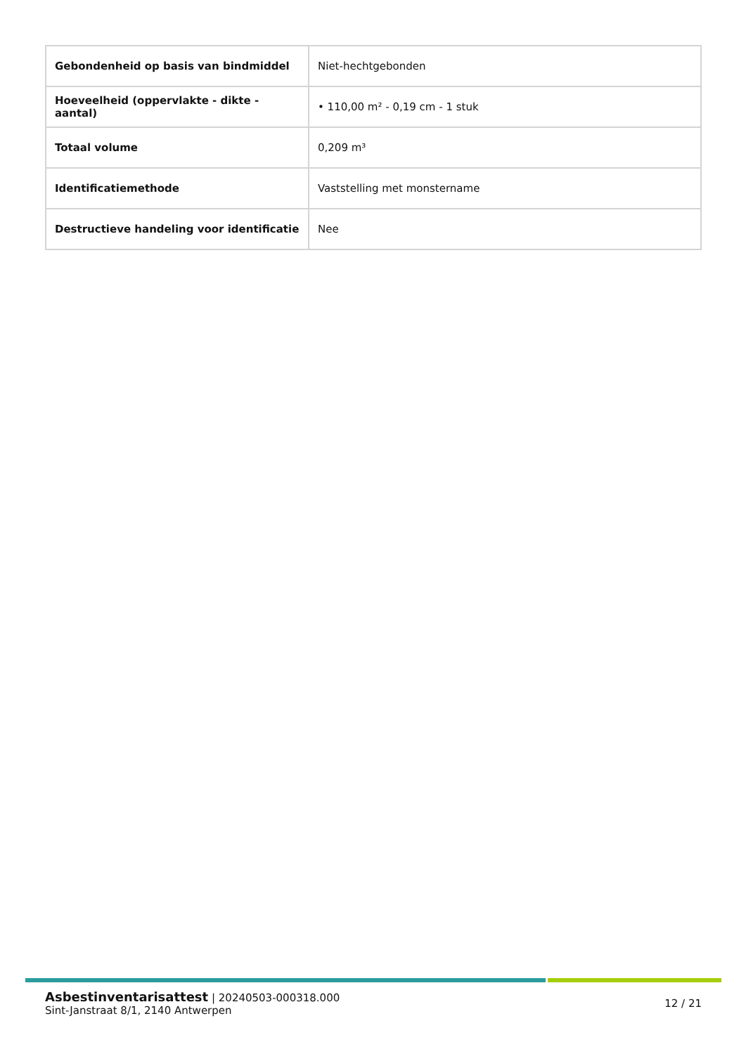| Gebondenheid op basis van bindmiddel | Niet-hechtgebonden |
| Hoeveelheid (oppervlakte - dikte - aantal) | • 110,00 m² - 0,19 cm - 1 stuk |
| Totaal volume | 0,209 m³ |
| Identificatiemethode | Vaststelling met monstername |
| Destructieve handeling voor identificatie | Nee |
Asbestinventarisattest | 20240503-000318.000
Sint-Janstraat 8/1, 2140 Antwerpen
12 / 21